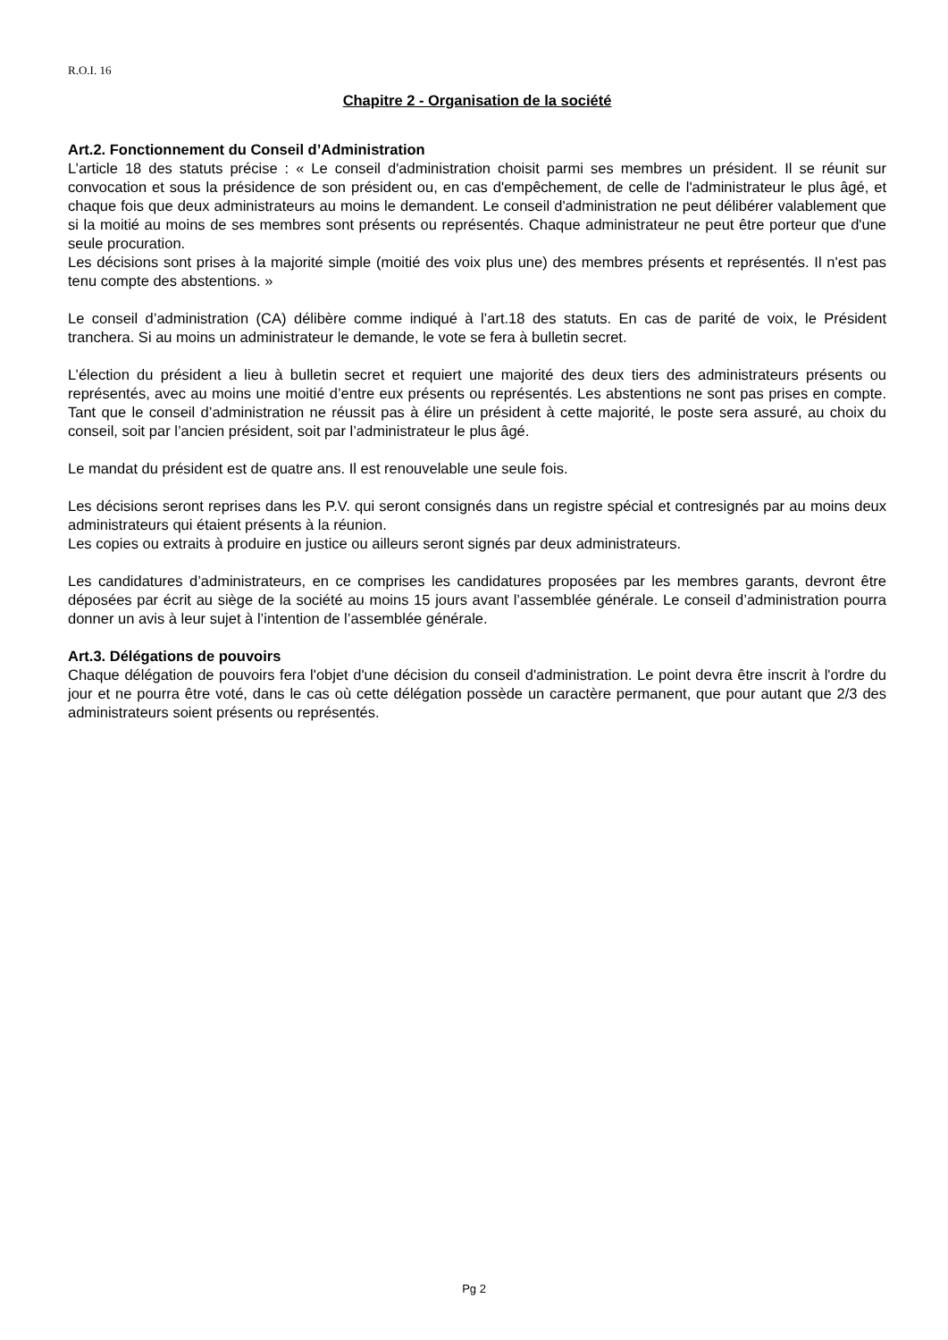R.O.I. 16
Chapitre 2 - Organisation de la société
Art.2. Fonctionnement du Conseil d’Administration
L’article 18 des statuts précise : « Le conseil d'administration choisit parmi ses membres un président. Il se réunit sur convocation et sous la présidence de son président ou, en cas d'empêchement, de celle de l'administrateur le plus âgé, et chaque fois que deux administrateurs au moins le demandent. Le conseil d'administration ne peut délibérer valablement que si la moitié au moins de ses membres sont présents ou représentés. Chaque administrateur ne peut être porteur que d'une seule procuration.
Les décisions sont prises à la majorité simple (moitié des voix plus une) des membres présents et représentés. Il n'est pas tenu compte des abstentions. »
Le conseil d’administration (CA) délibère comme indiqué à l’art.18 des statuts. En cas de parité de voix, le Président tranchera. Si au moins un administrateur le demande, le vote se fera à bulletin secret.
L’élection du président a lieu à bulletin secret et requiert une majorité des deux tiers des administrateurs présents ou représentés, avec au moins une moitié d’entre eux présents ou représentés. Les abstentions ne sont pas prises en compte. Tant que le conseil d’administration ne réussit pas à élire un président à cette majorité, le poste sera assuré, au choix du conseil, soit par l’ancien président, soit par l’administrateur le plus âgé.
Le mandat du président est de quatre ans. Il est renouvelable une seule fois.
Les décisions seront reprises dans les P.V. qui seront consignés dans un registre spécial et contresignés par au moins deux administrateurs qui étaient présents à la réunion.
Les copies ou extraits à produire en justice ou ailleurs seront signés par deux administrateurs.
Les candidatures d’administrateurs, en ce comprises les candidatures proposées par les membres garants, devront être déposées par écrit au siège de la société au moins 15 jours avant l’assemblée générale. Le conseil d’administration pourra donner un avis à leur sujet à l’intention de l’assemblée générale.
Art.3. Délégations de pouvoirs
Chaque délégation de pouvoirs fera l'objet d'une décision du conseil d'administration. Le point devra être inscrit à l'ordre du jour et ne pourra être voté, dans le cas où cette délégation possède un caractère permanent, que pour autant que 2/3 des administrateurs soient présents ou représentés.
Pg 2